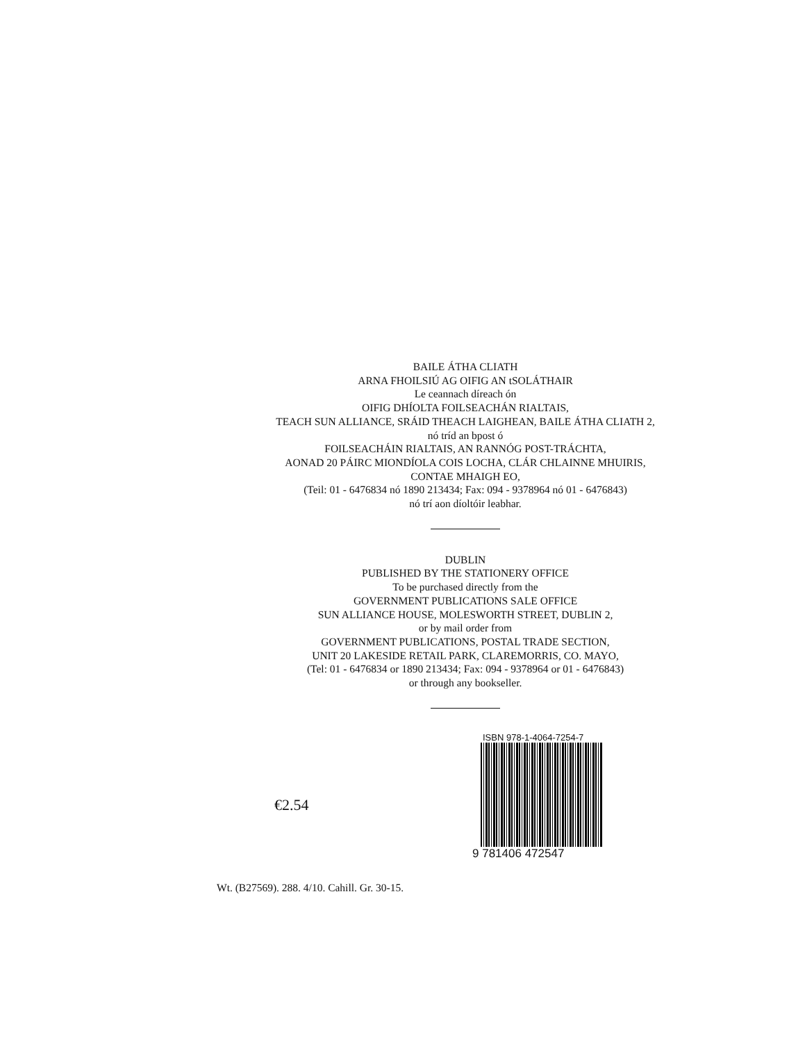BAILE ÁTHA CLIATH
ARNA FHOILSIÚ AG OIFIG AN tSOLÁTHAIR
Le ceannach díreach ón
OIFIG DHÍOLTA FOILSEACHÁN RIALTAIS,
TEACH SUN ALLIANCE, SRÁID THEACH LAIGHEAN, BAILE ÁTHA CLIATH 2,
nó tríd an bpost ó
FOILSEACHÁIN RIALTAIS, AN RANNÓG POST-TRÁCHTA,
AONAD 20 PÁIRC MIONDÍOLA COIS LOCHA, CLÁR CHLAINNE MHUIRIS,
CONTAE MHAIGH EO,
(Teil: 01 - 6476834 nó 1890 213434; Fax: 094 - 9378964 nó 01 - 6476843)
nó trí aon díoltóir leabhar.
DUBLIN
PUBLISHED BY THE STATIONERY OFFICE
To be purchased directly from the
GOVERNMENT PUBLICATIONS SALE OFFICE
SUN ALLIANCE HOUSE, MOLESWORTH STREET, DUBLIN 2,
or by mail order from
GOVERNMENT PUBLICATIONS, POSTAL TRADE SECTION,
UNIT 20 LAKESIDE RETAIL PARK, CLAREMORRIS, CO. MAYO,
(Tel: 01 - 6476834 or 1890 213434; Fax: 094 - 9378964 or 01 - 6476843)
or through any bookseller.
€2.54
ISBN 978-1-4064-7254-7
9 781406 472547
Wt. (B27569). 288. 4/10. Cahill. Gr. 30-15.